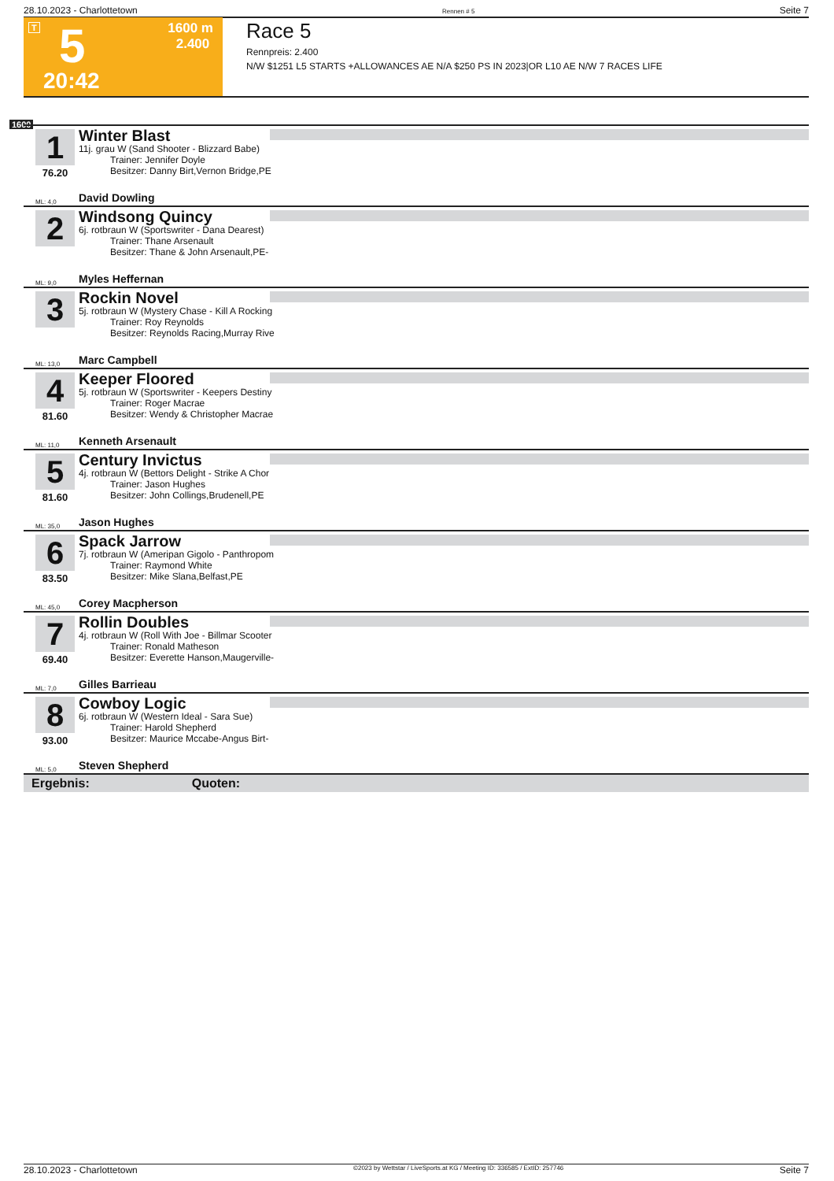28.10.2023 - Charlottetown Rennen # 5 Seite 7
T 5
1600 m
2.400
20:42
Race 5
Rennpreis: 2.400
N/W $1251 L5 STARTS +ALLOWANCES AE N/A $250 PS IN 2023|OR L10 AE N/W 7 RACES LIFE
1600
1
76.20
Winter Blast
11j. grau W (Sand Shooter - Blizzard Babe)
Trainer: Jennifer Doyle
Besitzer: Danny Birt,Vernon Bridge,PE
ML: 4,0 David Dowling
2
Windsong Quincy
6j. rotbraun W (Sportswriter - Dana Dearest)
Trainer: Thane Arsenault
Besitzer: Thane & John Arsenault,PE-
ML: 9,0 Myles Heffernan
3
Rockin Novel
5j. rotbraun W (Mystery Chase - Kill A Rocking
Trainer: Roy Reynolds
Besitzer: Reynolds Racing,Murray Rive
ML: 13,0 Marc Campbell
4
81.60
Keeper Floored
5j. rotbraun W (Sportswriter - Keepers Destiny
Trainer: Roger Macrae
Besitzer: Wendy & Christopher Macrae
ML: 11,0 Kenneth Arsenault
5
81.60
Century Invictus
4j. rotbraun W (Bettors Delight - Strike A Chor
Trainer: Jason Hughes
Besitzer: John Collings,Brudenell,PE
ML: 35,0 Jason Hughes
6
83.50
Spack Jarrow
7j. rotbraun W (Ameripan Gigolo - Panthropom
Trainer: Raymond White
Besitzer: Mike Slana,Belfast,PE
ML: 45,0 Corey Macpherson
7
69.40
Rollin Doubles
4j. rotbraun W (Roll With Joe - Billmar Scooter
Trainer: Ronald Matheson
Besitzer: Everette Hanson,Maugerville-
ML: 7,0 Gilles Barrieau
8
93.00
Cowboy Logic
6j. rotbraun W (Western Ideal - Sara Sue)
Trainer: Harold Shepherd
Besitzer: Maurice Mccabe-Angus Birt-
ML: 5,0 Steven Shepherd
Ergebnis: Quoten:
28.10.2023 - Charlottetown ©2023 by Wettstar / LiveSports.at KG / Meeting ID: 336585 / ExtID: 257746 Seite 7